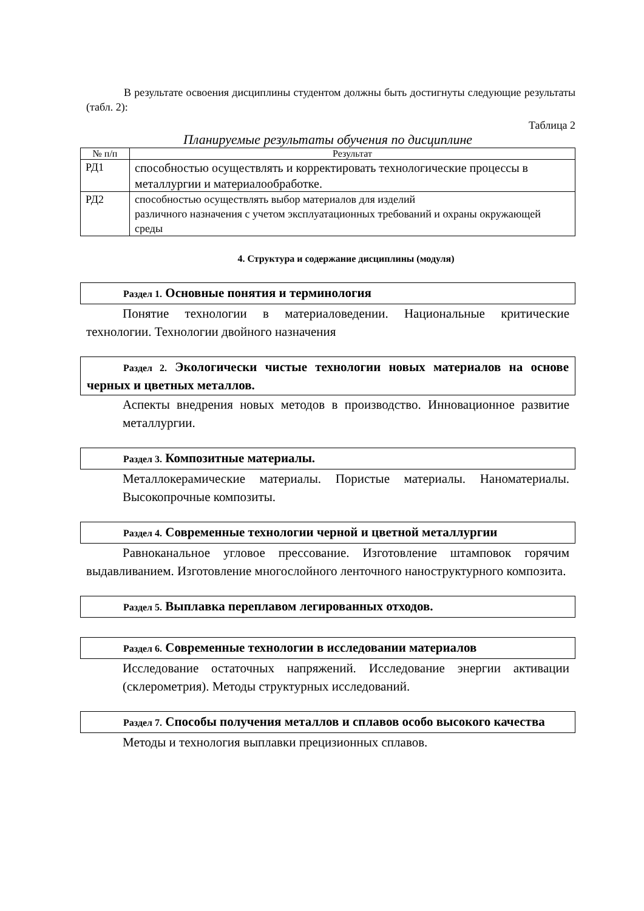В результате освоения дисциплины студентом должны быть достигнуты следующие результаты (табл. 2):
Таблица 2
Планируемые результаты обучения по дисциплине
| № п/п | Результат |
| --- | --- |
| РД1 | способностью осуществлять и корректировать технологические процессы в металлургии и материалообработке. |
| РД2 | способностью осуществлять выбор материалов для изделий различного назначения с учетом эксплуатационных требований и охраны окружающей среды |
4. Структура и содержание дисциплины (модуля)
Раздел 1. Основные понятия и терминология
Понятие технологии в материаловедении. Национальные критические технологии. Технологии двойного назначения
Раздел 2. Экологически чистые технологии новых материалов на основе черных и цветных металлов.
Аспекты внедрения новых методов в производство. Инновационное развитие металлургии.
Раздел 3. Композитные материалы.
Металлокерамические материалы. Пористые материалы. Наноматериалы. Высокопрочные композиты.
Раздел 4. Современные технологии черной и цветной металлургии
Равноканальное угловое прессование. Изготовление штамповок горячим выдавливанием. Изготовление многослойного ленточного наноструктурного композита.
Раздел 5. Выплавка переплавом легированных отходов.
Раздел 6. Современные технологии в исследовании материалов
Исследование остаточных напряжений. Исследование энергии активации (склерометрия). Методы структурных исследований.
Раздел 7. Способы получения металлов и сплавов особо высокого качества
Методы и технология выплавки прецизионных сплавов.